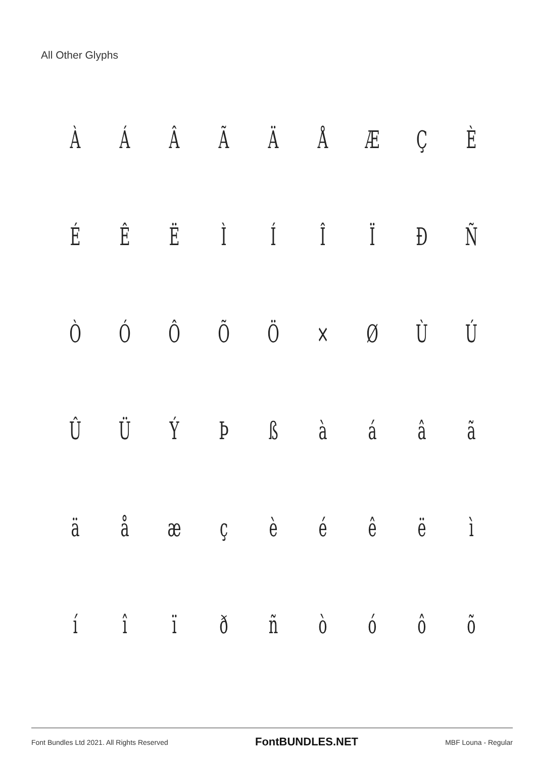All Other Glyphs
| À | Á | Â | Ã | Ä | Å | Æ | Ç | È |
| É | Ê | Ë | Ì | Í | Î | Ï | Ð | Ñ |
| Ò | Ó | Ô | Õ | Ö | × | Ø | Ù | Ú |
| Û | Ü | Ý | Þ | ß | à | á | â | ã |
| ä | å | æ | ç | è | é | ê | ë | ì |
| í | î | ï | ð | ñ | ò | ó | ô | õ |
Font Bundles Ltd 2021. All Rights Reserved FontBUNDLES.NET MBF Louna - Regular